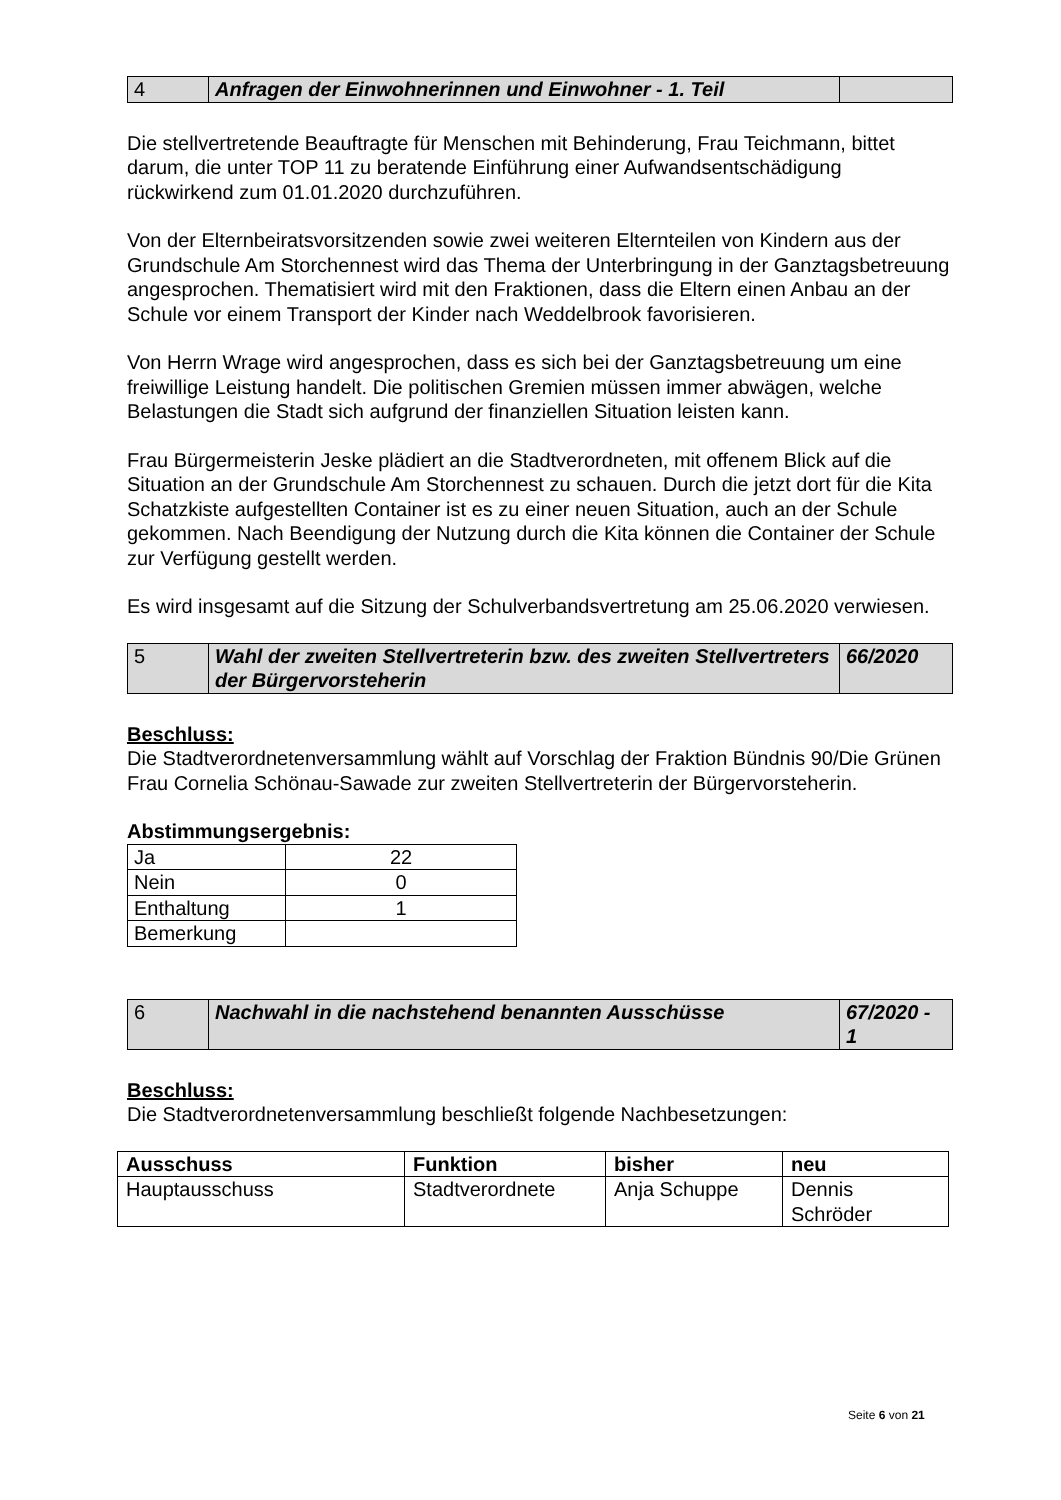| 4 | Anfragen der Einwohnerinnen und Einwohner - 1. Teil | |
Die stellvertretende Beauftragte für Menschen mit Behinderung, Frau Teichmann, bittet darum, die unter TOP 11 zu beratende Einführung einer Aufwandsentschädigung rückwirkend zum 01.01.2020 durchzuführen.
Von der Elternbeiratsvorsitzenden sowie zwei weiteren Elternteilen von Kindern aus der Grundschule Am Storchennest wird das Thema der Unterbringung in der Ganztagsbetreuung angesprochen. Thematisiert wird mit den Fraktionen, dass die Eltern einen Anbau an der Schule vor einem Transport der Kinder nach Weddelbrook favorisieren.
Von Herrn Wrage wird angesprochen, dass es sich bei der Ganztagsbetreuung um eine freiwillige Leistung handelt. Die politischen Gremien müssen immer abwägen, welche Belastungen die Stadt sich aufgrund der finanziellen Situation leisten kann.
Frau Bürgermeisterin Jeske plädiert an die Stadtverordneten, mit offenem Blick auf die Situation an der Grundschule Am Storchennest zu schauen. Durch die jetzt dort für die Kita Schatzkiste aufgestellten Container ist es zu einer neuen Situation, auch an der Schule gekommen. Nach Beendigung der Nutzung durch die Kita können die Container der Schule zur Verfügung gestellt werden.
Es wird insgesamt auf die Sitzung der Schulverbandsvertretung am 25.06.2020 verwiesen.
| 5 | Wahl der zweiten Stellvertreterin bzw. des zweiten Stellvertreters der Bürgervorsteherin | 66/2020 |
Beschluss:
Die Stadtverordnetenversammlung wählt auf Vorschlag der Fraktion Bündnis 90/Die Grünen Frau Cornelia Schönau-Sawade zur zweiten Stellvertreterin der Bürgervorsteherin.
Abstimmungsergebnis:
| Ja | 22 |
| Nein | 0 |
| Enthaltung | 1 |
| Bemerkung | |
| 6 | Nachwahl in die nachstehend benannten Ausschüsse | 67/2020 - 1 |
Beschluss:
Die Stadtverordnetenversammlung beschließt folgende Nachbesetzungen:
| Ausschuss | Funktion | bisher | neu |
| --- | --- | --- | --- |
| Hauptausschuss | Stadtverordnete | Anja Schuppe | Dennis Schröder |
Seite 6 von 21